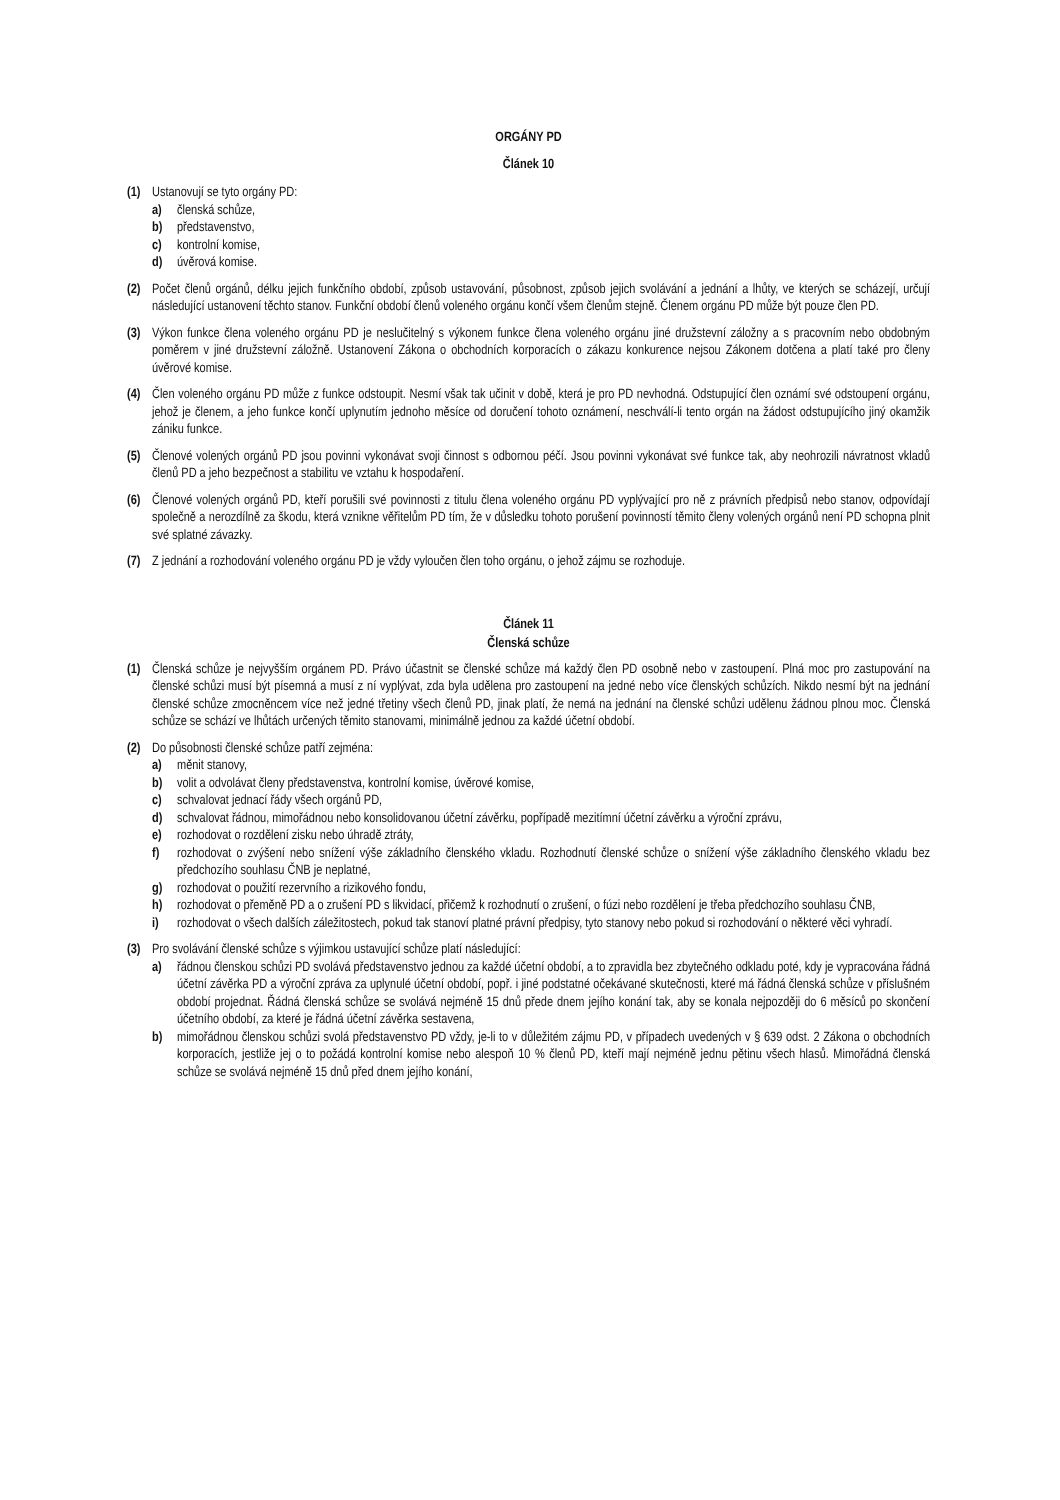ORGÁNY PD
Článek 10
(1) Ustanovují se tyto orgány PD:
a) členská schůze,
b) představenstvo,
c) kontrolní komise,
d) úvěrová komise.
(2) Počet členů orgánů, délku jejich funkčního období, způsob ustavování, působnost, způsob jejich svolávání a jednání a lhůty, ve kterých se scházejí, určují následující ustanovení těchto stanov. Funkční období členů voleného orgánu končí všem členům stejně. Členem orgánu PD může být pouze člen PD.
(3) Výkon funkce člena voleného orgánu PD je neslučitelný s výkonem funkce člena voleného orgánu jiné družstevní záložny a s pracovním nebo obdobným poměrem v jiné družstevní záložně. Ustanovení Zákona o obchodních korporacích o zákazu konkurence nejsou Zákonem dotčena a platí také pro členy úvěrové komise.
(4) Člen voleného orgánu PD může z funkce odstoupit. Nesmí však tak učinit v době, která je pro PD nevhodná. Odstupující člen oznámí své odstoupení orgánu, jehož je členem, a jeho funkce končí uplynutím jednoho měsíce od doručení tohoto oznámení, neschválí-li tento orgán na žádost odstupujícího jiný okamžik zániku funkce.
(5) Členové volených orgánů PD jsou povinni vykonávat svoji činnost s odbornou péčí. Jsou povinni vykonávat své funkce tak, aby neohrozili návratnost vkladů členů PD a jeho bezpečnost a stabilitu ve vztahu k hospodaření.
(6) Členové volených orgánů PD, kteří porušili své povinnosti z titulu člena voleného orgánu PD vyplývající pro ně z právních předpisů nebo stanov, odpovídají společně a nerozdílně za škodu, která vznikne věřitelům PD tím, že v důsledku tohoto porušení povinností těmito členy volených orgánů není PD schopna plnit své splatné závazky.
(7) Z jednání a rozhodování voleného orgánu PD je vždy vyloučen člen toho orgánu, o jehož zájmu se rozhoduje.
Článek 11
Členská schůze
(1) Členská schůze je nejvyšším orgánem PD. Právo účastnit se členské schůze má každý člen PD osobně nebo v zastoupení. Plná moc pro zastupování na členské schůzi musí být písemná a musí z ní vyplývat, zda byla udělena pro zastoupení na jedné nebo více členských schůzích. Nikdo nesmí být na jednání členské schůze zmocněncem více než jedné třetiny všech členů PD, jinak platí, že nemá na jednání na členské schůzi udělenu žádnou plnou moc. Členská schůze se schází ve lhůtách určených těmito stanovami, minimálně jednou za každé účetní období.
(2) Do působnosti členské schůze patří zejména:
a) měnit stanovy,
b) volit a odvolávat členy představenstva, kontrolní komise, úvěrové komise,
c) schvalovat jednací řády všech orgánů PD,
d) schvalovat řádnou, mimořádnou nebo konsolidovanou účetní závěrku, popřípadě mezitímní účetní závěrku a výroční zprávu,
e) rozhodovat o rozdělení zisku nebo úhradě ztráty,
f) rozhodovat o zvýšení nebo snížení výše základního členského vkladu. Rozhodnutí členské schůze o snížení výše základního členského vkladu bez předchozího souhlasu ČNB je neplatné,
g) rozhodovat o použití rezervního a rizikového fondu,
h) rozhodovat o přeměně PD a o zrušení PD s likvidací, přičemž k rozhodnutí o zrušení, o fúzi nebo rozdělení je třeba předchozího souhlasu ČNB,
i) rozhodovat o všech dalších záležitostech, pokud tak stanoví platné právní předpisy, tyto stanovy nebo pokud si rozhodování o některé věci vyhradí.
(3) Pro svolávání členské schůze s výjimkou ustavující schůze platí následující:
a) řádnou členskou schůzi PD svolává představenstvo jednou za každé účetní období, a to zpravidla bez zbytečného odkladu poté, kdy je vypracována řádná účetní závěrka PD a výroční zpráva za uplynulé účetní období, popř. i jiné podstatné očekávané skutečnosti, které má řádná členská schůze v příslušném období projednat. Řádná členská schůze se svolává nejméně 15 dnů přede dnem jejího konání tak, aby se konala nejpozději do 6 měsíců po skončení účetního období, za které je řádná účetní závěrka sestavena,
b) mimořádnou členskou schůzi svolá představenstvo PD vždy, je-li to v důležitém zájmu PD, v případech uvedených v § 639 odst. 2 Zákona o obchodních korporacích, jestliže jej o to požádá kontrolní komise nebo alespoň 10 % členů PD, kteří mají nejméně jednu pětinu všech hlasů. Mimořádná členská schůze se svolává nejméně 15 dnů před dnem jejího konání,